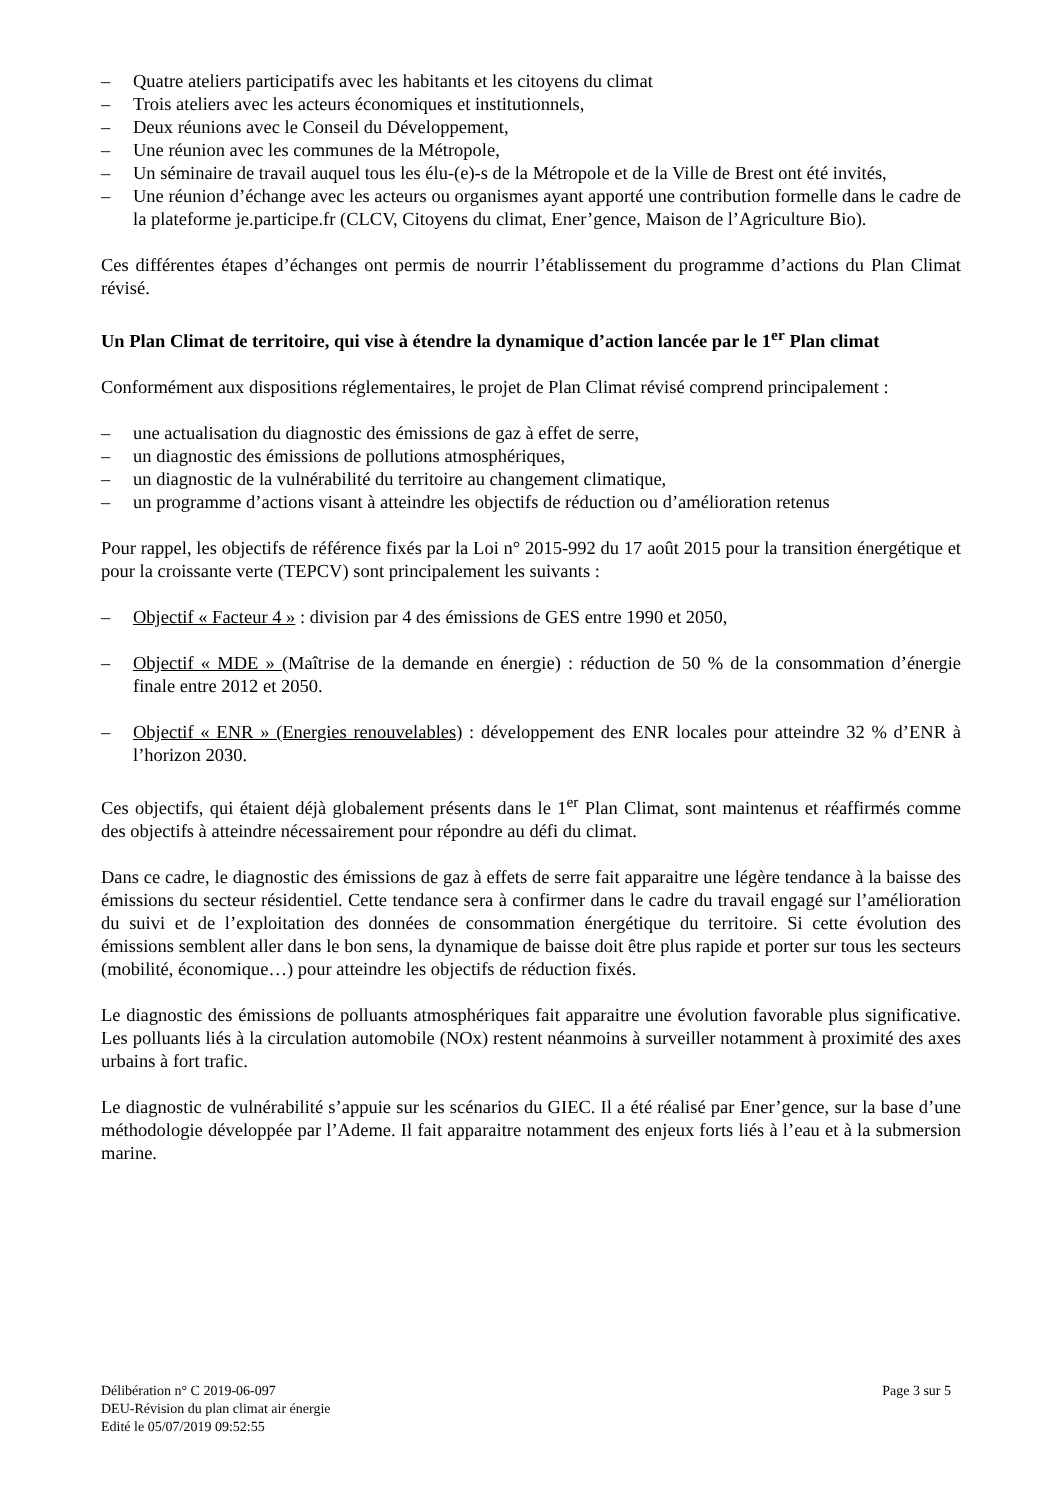– Quatre ateliers participatifs avec les habitants et les citoyens du climat
– Trois ateliers avec les acteurs économiques et institutionnels,
– Deux réunions avec le Conseil du Développement,
– Une réunion avec les communes de la Métropole,
– Un séminaire de travail auquel tous les élu-(e)-s de la Métropole et de la Ville de Brest ont été invités,
– Une réunion d’échange avec les acteurs ou organismes ayant apporté une contribution formelle dans le cadre de la plateforme je.participe.fr (CLCV, Citoyens du climat, Ener’gence, Maison de l’Agriculture Bio).
Ces différentes étapes d’échanges ont permis de nourrir l’établissement du programme d’actions du Plan Climat révisé.
Un Plan Climat de territoire, qui vise à étendre la dynamique d’action lancée par le 1<sup>er</sup> Plan climat
Conformément aux dispositions réglementaires, le projet de Plan Climat révisé comprend principalement :
– une actualisation du diagnostic des émissions de gaz à effet de serre,
– un diagnostic des émissions de pollutions atmosphériques,
– un diagnostic de la vulnérabilité du territoire au changement climatique,
– un programme d’actions visant à atteindre les objectifs de réduction ou d’amélioration retenus
Pour rappel, les objectifs de référence fixés par la Loi n° 2015-992 du 17 août 2015 pour la transition énergétique et pour la croissante verte (TEPCV) sont principalement les suivants :
– Objectif « Facteur 4 » : division par 4 des émissions de GES entre 1990 et 2050,
– Objectif « MDE » (Maîtrise de la demande en énergie) : réduction de 50 % de la consommation d’énergie finale entre 2012 et 2050.
– Objectif « ENR » (Energies renouvelables) : développement des ENR locales pour atteindre 32 % d’ENR à l’horizon 2030.
Ces objectifs, qui étaient déjà globalement présents dans le 1<sup>er</sup> Plan Climat, sont maintenus et réaffirmés comme des objectifs à atteindre nécessairement pour répondre au défi du climat.
Dans ce cadre, le diagnostic des émissions de gaz à effets de serre fait apparaitre une légère tendance à la baisse des émissions du secteur résidentiel. Cette tendance sera à confirmer dans le cadre du travail engagé sur l’amélioration du suivi et de l’exploitation des données de consommation énergétique du territoire. Si cette évolution des émissions semblent aller dans le bon sens, la dynamique de baisse doit être plus rapide et porter sur tous les secteurs (mobilité, économique…) pour atteindre les objectifs de réduction fixés.
Le diagnostic des émissions de polluants atmosphériques fait apparaitre une évolution favorable plus significative. Les polluants liés à la circulation automobile (NOx) restent néanmoins à surveiller notamment à proximité des axes urbains à fort trafic.
Le diagnostic de vulnérabilité s’appuie sur les scénarios du GIEC. Il a été réalisé par Ener’gence, sur la base d’une méthodologie développée par l’Ademe. Il fait apparaitre notamment des enjeux forts liés à l’eau et à la submersion marine.
Délibération n° C 2019-06-097
DEU-Révision du plan climat air énergie
Edité le 05/07/2019 09:52:55
Page 3 sur 5